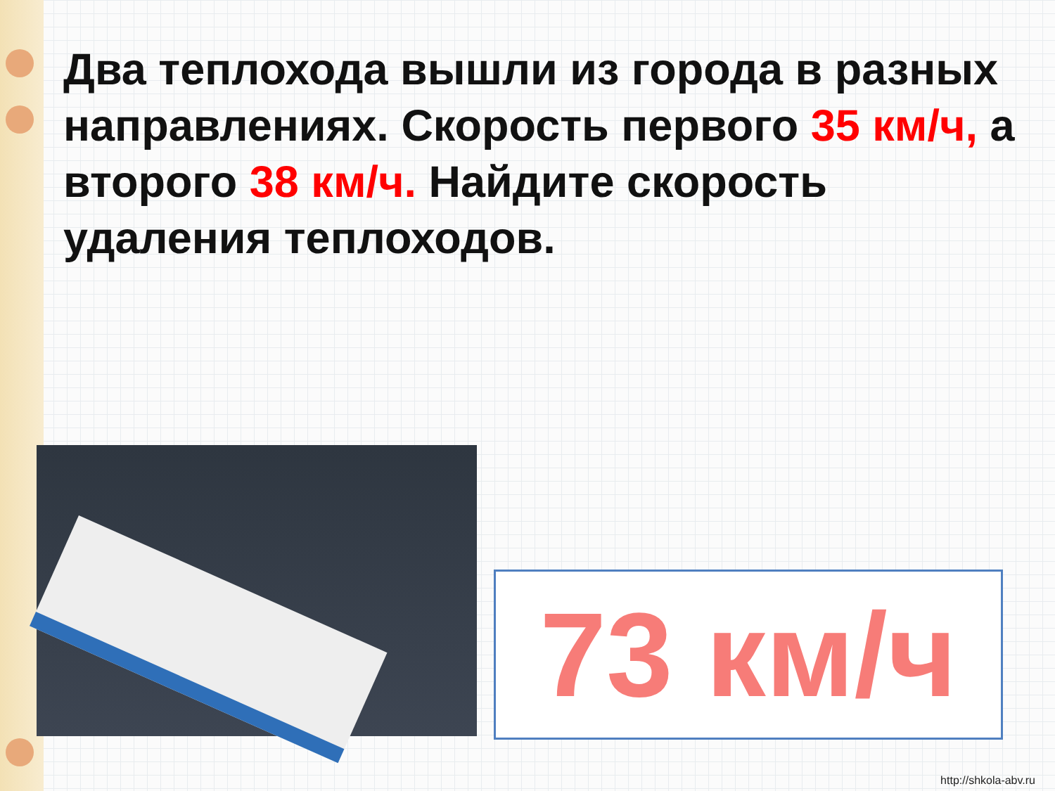Два теплохода вышли из города в разных направлениях. Скорость первого 35 км/ч, а второго 38 км/ч. Найдите скорость удаления теплоходов.
73 км/ч
http://shkola-abv.ru